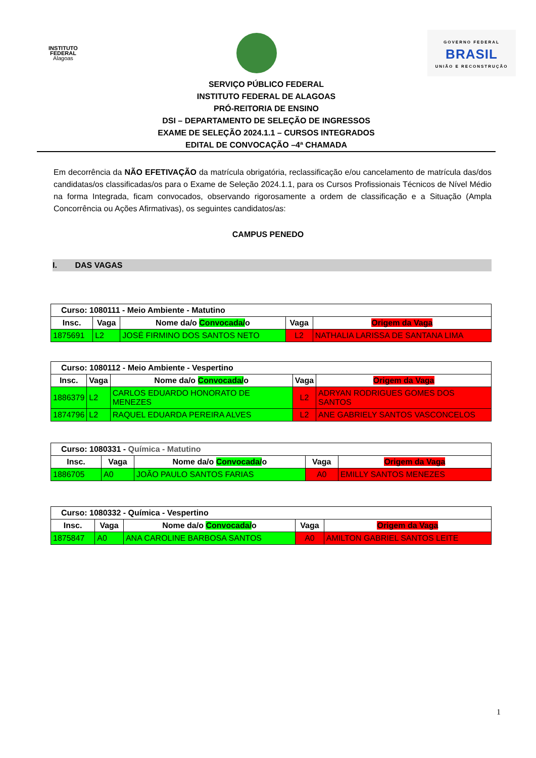INSTITUTO FEDERAL
Alagoas
GOVERNO FEDERAL
BRASIL
UNIÃO E RECONSTRUÇÃO
SERVIÇO PÚBLICO FEDERAL
INSTITUTO FEDERAL DE ALAGOAS
PRÓ-REITORIA DE ENSINO
DSI – DEPARTAMENTO DE SELEÇÃO DE INGRESSOS
EXAME DE SELEÇÃO 2024.1.1 – CURSOS INTEGRADOS
EDITAL DE CONVOCAÇÃO –4ª CHAMADA
Em decorrência da NÃO EFETIVAÇÃO da matrícula obrigatória, reclassificação e/ou cancelamento de matrícula das/dos candidatas/os classificadas/os para o Exame de Seleção 2024.1.1, para os Cursos Profissionais Técnicos de Nível Médio na forma Integrada, ficam convocados, observando rigorosamente a ordem de classificação e a Situação (Ampla Concorrência ou Ações Afirmativas), os seguintes candidatos/as:
CAMPUS PENEDO
I. DAS VAGAS
| Curso: 1080111 - Meio Ambiente - Matutino | | | | |
| --- | --- | --- | --- | --- |
| Insc. | Vaga | Nome da/o Convocada/ o | Vaga | Origem da Vaga |
| 1875691 | L2 | JOSÉ FIRMINO DOS SANTOS NETO | L2 | NATHALIA LARISSA DE SANTANA LIMA |
| Curso: 1080112 - Meio Ambiente - Vespertino | | | | |
| --- | --- | --- | --- | --- |
| Insc. | Vaga | Nome da/o Convocada/ o | Vaga | Origem da Vaga |
| 1886379 | L2 | CARLOS EDUARDO HONORATO DE MENEZES | L2 | ADRYAN RODRIGUES GOMES DOS SANTOS |
| 1874796 | L2 | RAQUEL EDUARDA PEREIRA ALVES | L2 | ANE GABRIELY SANTOS VASCONCELOS |
| Curso: 1080331 - Química - Matutino | | | | |
| --- | --- | --- | --- | --- |
| Insc. | Vaga | Nome da/o Convocada/ o | Vaga | Origem da Vaga |
| 1886705 | A0 | JOÃO PAULO SANTOS FARIAS | A0 | EMILLY SANTOS MENEZES |
| Curso: 1080332 - Química - Vespertino | | | | |
| --- | --- | --- | --- | --- |
| Insc. | Vaga | Nome da/o Convocada/ o | Vaga | Origem da Vaga |
| 1875847 | A0 | ANA CAROLINE BARBOSA SANTOS | A0 | AMILTON GABRIEL SANTOS LEITE |
1